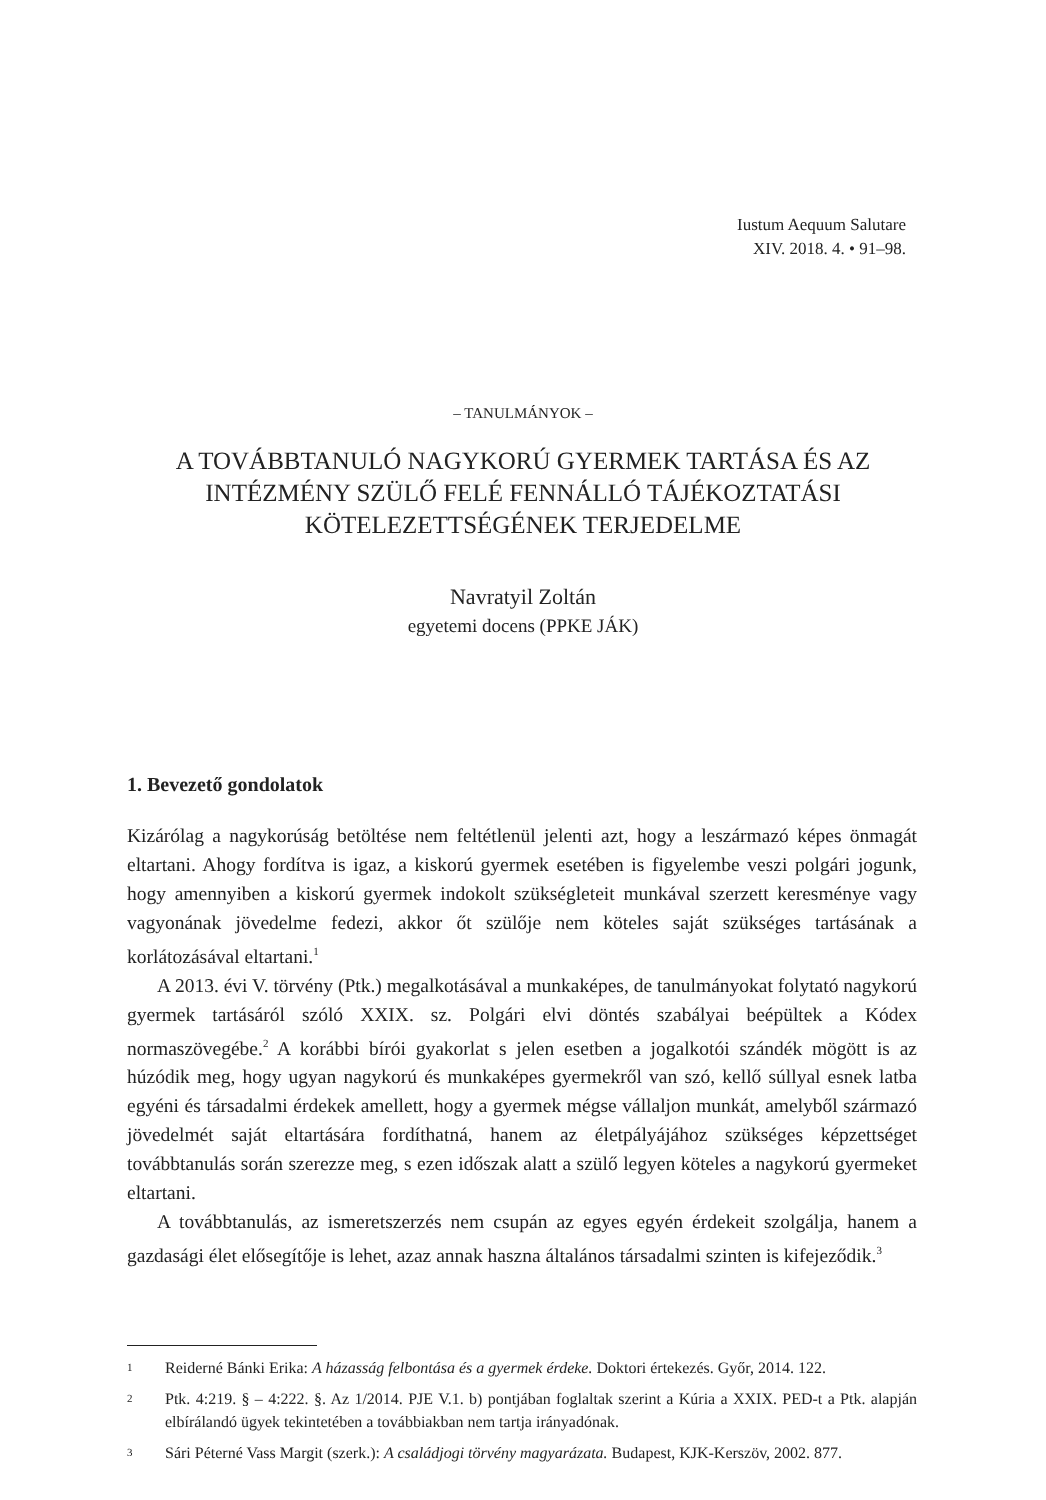Iustum Aequum Salutare
XIV. 2018. 4. • 91–98.
– TANULMÁNYOK –
A TOVÁBBTANULÓ NAGYKORÚ GYERMEK TARTÁSA ÉS AZ INTÉZMÉNY SZÜLŐ FELÉ FENNÁLLÓ TÁJÉKOZTATÁSI KÖTELEZETTSÉGÉNEK TERJEDELME
Navratyil Zoltán
egyetemi docens (PPKE JÁK)
1. Bevezető gondolatok
Kizárólag a nagykorúság betöltése nem feltétlenül jelenti azt, hogy a leszármazó képes önmagát eltartani. Ahogy fordítva is igaz, a kiskorú gyermek esetében is figyelembe veszi polgári jogunk, hogy amennyiben a kiskorú gyermek indokolt szükségleteit munkával szerzett keresménye vagy vagyonának jövedelme fedezi, akkor őt szülője nem köteles saját szükséges tartásának a korlátozásával eltartani.<sup>1</sup>
A 2013. évi V. törvény (Ptk.) megalkotásával a munkaképes, de tanulmányokat folytató nagykorú gyermek tartásáról szóló XXIX. sz. Polgári elvi döntés szabályai beépültek a Kódex normaszövegébe.<sup>2</sup> A korábbi bírói gyakorlat s jelen esetben a jogalkotói szándék mögött is az húzódik meg, hogy ugyan nagykorú és munkaképes gyermekről van szó, kellő súllyal esnek latba egyéni és társadalmi érdekek amellett, hogy a gyermek mégse vállaljon munkát, amelyből származó jövedelmét saját eltartására fordíthatná, hanem az életpályájához szükséges képzettséget továbbtanulás során szerezze meg, s ezen időszak alatt a szülő legyen köteles a nagykorú gyermeket eltartani.
A továbbtanulás, az ismeretszerzés nem csupán az egyes egyén érdekeit szolgálja, hanem a gazdasági élet elősegítője is lehet, azaz annak haszna általános társadalmi szinten is kifejeződik.<sup>3</sup>
1
Reiderné Bánki Erika: A házasság felbontása és a gyermek érdeke. Doktori értekezés. Győr, 2014. 122.
2
Ptk. 4:219. § – 4:222. §. Az 1/2014. PJE V.1. b) pontjában foglaltak szerint a Kúria a XXIX. PED-t a Ptk. alapján elbírálandó ügyek tekintetében a továbbiakban nem tartja irányadónak.
3
Sári Péterné Vass Margit (szerk.): A családjogi törvény magyarázata. Budapest, KJK-Kerszöv, 2002. 877.